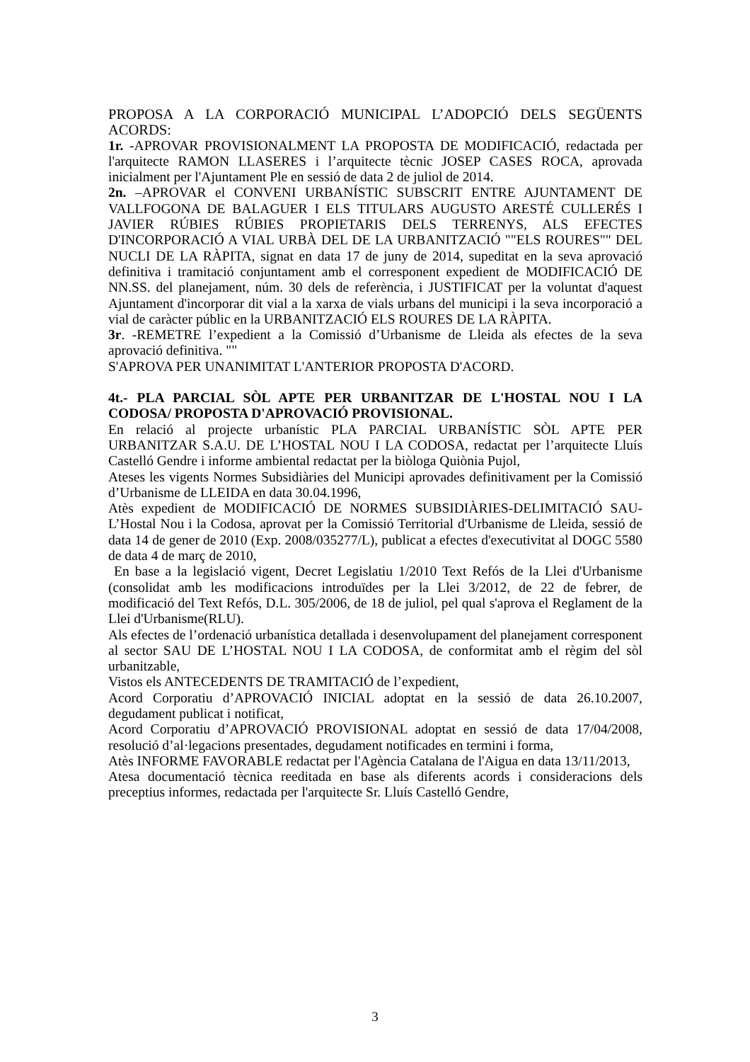PROPOSA A LA CORPORACIÓ MUNICIPAL L’ADOPCIÓ DELS SEGÜENTS ACORDS:
1r. -APROVAR PROVISIONALMENT LA PROPOSTA DE MODIFICACIÓ, redactada per l'arquitecte RAMON LLASERES i l’arquitecte tècnic JOSEP CASES ROCA, aprovada inicialment per l'Ajuntament Ple en sessió de data 2 de juliol de 2014.
2n. –APROVAR el CONVENI URBANÍSTIC SUBSCRIT ENTRE AJUNTAMENT DE VALLFOGONA DE BALAGUER I ELS TITULARS AUGUSTO ARESTÉ CULLERÉS I JAVIER RÚBIES RÚBIES PROPIETARIS DELS TERRENYS, ALS EFECTES D'INCORPORACIÓ A VIAL URBÀ DEL DE LA URBANITZACIÓ ""ELS ROURES"" DEL NUCLI DE LA RÀPITA, signat en data 17 de juny de 2014, supeditat en la seva aprovació definitiva i tramitació conjuntament amb el corresponent expedient de MODIFICACIÓ DE NN.SS. del planejament, núm. 30 dels de referència, i JUSTIFICAT per la voluntat d'aquest Ajuntament d'incorporar dit vial a la xarxa de vials urbans del municipi i la seva incorporació a vial de caràcter públic en la URBANITZACIÓ ELS ROURES DE LA RÀPITA.
3r. -REMETRE l’expedient a la Comissió d’Urbanisme de Lleida als efectes de la seva aprovació definitiva. ""
S'APROVA PER UNANIMITAT L'ANTERIOR PROPOSTA D'ACORD.
4t.- PLA PARCIAL SÒL APTE PER URBANITZAR DE L'HOSTAL NOU I LA CODOSA/ PROPOSTA D'APROVACIÓ PROVISIONAL.
En relació al projecte urbanístic PLA PARCIAL URBANÍSTIC SÒL APTE PER URBANITZAR S.A.U. DE L’HOSTAL NOU I LA CODOSA, redactat per l’arquitecte Lluís Castelló Gendre i informe ambiental redactat per la biòloga Quiònia Pujol,
Ateses les vigents Normes Subsidiàries del Municipi aprovades definitivament per la Comissió d’Urbanisme de LLEIDA en data 30.04.1996,
Atès expedient de MODIFICACIÓ DE NORMES SUBSIDIÀRIES-DELIMITACIÓ SAU-L’Hostal Nou i la Codosa, aprovat per la Comissió Territorial d'Urbanisme de Lleida, sessió de data 14 de gener de 2010 (Exp. 2008/035277/L), publicat a efectes d'executivitat al DOGC 5580 de data 4 de març de 2010,
En base a la legislació vigent, Decret Legislatiu 1/2010 Text Refós de la Llei d'Urbanisme (consolidat amb les modificacions introduïdes per la Llei 3/2012, de 22 de febrer, de modificació del Text Refós, D.L. 305/2006, de 18 de juliol, pel qual s'aprova el Reglament de la Llei d'Urbanisme(RLU).
Als efectes de l’ordenació urbanística detallada i desenvolupament del planejament corresponent al sector SAU DE L’HOSTAL NOU I LA CODOSA, de conformitat amb el règim del sòl urbanitzable,
Vistos els ANTECEDENTS DE TRAMITACIÓ de l’expedient,
Acord Corporatiu d’APROVACIÓ INICIAL adoptat en la sessió de data 26.10.2007, degudament publicat i notificat,
Acord Corporatiu d’APROVACIÓ PROVISIONAL adoptat en sessió de data 17/04/2008, resolució d’al·legacions presentades, degudament notificades en termini i forma,
Atès INFORME FAVORABLE redactat per l'Agència Catalana de l'Aigua en data 13/11/2013,
Atesa documentació tècnica reeditada en base als diferents acords i consideracions dels preceptius informes, redactada per l'arquitecte Sr. Lluís Castelló Gendre,
3